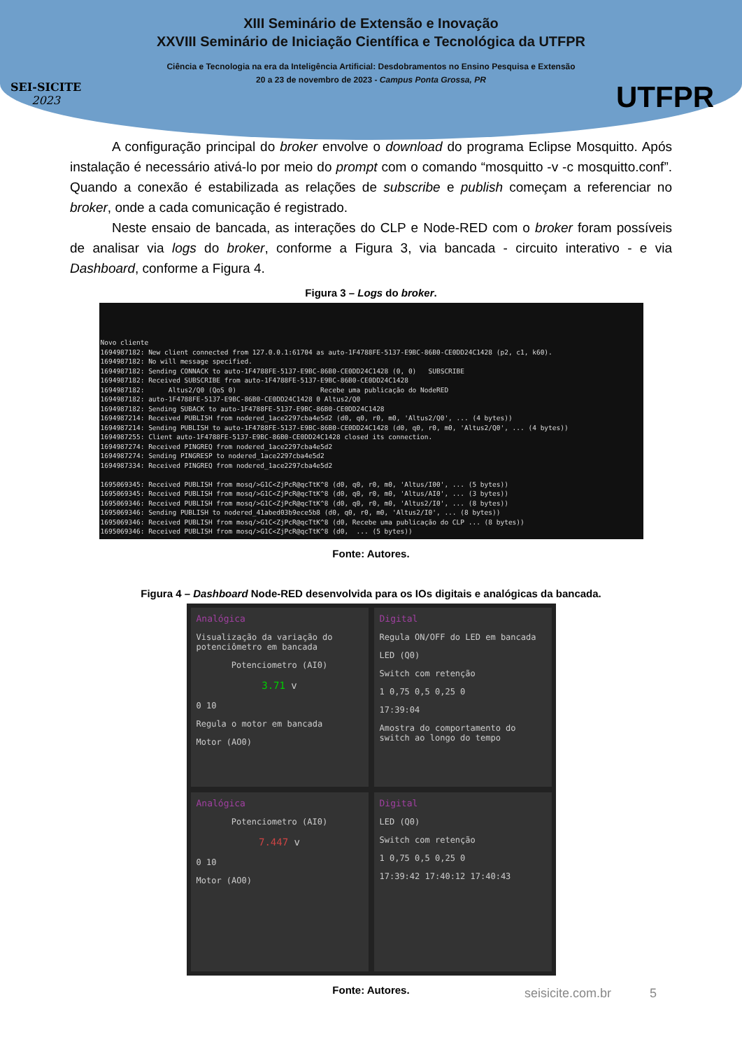XIII Seminário de Extensão e Inovação
XXVIII Seminário de Iniciação Científica e Tecnológica da UTFPR
Ciência e Tecnologia na era da Inteligência Artificial: Desdobramentos no Ensino Pesquisa e Extensão
20 a 23 de novembro de 2023 - Campus Ponta Grossa, PR
SEI-SICITE
2023
UTFPR
A configuração principal do broker envolve o download do programa Eclipse Mosquitto. Após instalação é necessário ativá-lo por meio do prompt com o comando “mosquitto -v -c mosquitto.conf”. Quando a conexão é estabilizada as relações de subscribe e publish começam a referenciar no broker, onde a cada comunicação é registrado.
Neste ensaio de bancada, as interações do CLP e Node-RED com o broker foram possíveis de analisar via logs do broker, conforme a Figura 3, via bancada - circuito interativo - e via Dashboard, conforme a Figura 4.
Figura 3 – Logs do broker.
Novo cliente 1694987182: New client connected from 127.0.0.1:61704 as auto-1F4788FE-5137-E9BC-86B0-CE0DD24C1428 (p2, c1, k60). 1694987182: No will message specified. 1694987182: Sending CONNACK to auto-1F4788FE-5137-E9BC-86B0-CE0DD24C1428 (0, 0) SUBSCRIBE 1694987182: Received SUBSCRIBE from auto-1F4788FE-5137-E9BC-86B0-CE0DD24C1428 1694987182: Altus2/Q0 (QoS 0) Recebe uma publicação do NodeRED 1694987182: auto-1F4788FE-5137-E9BC-86B0-CE0DD24C1428 0 Altus2/Q0 1694987182: Sending SUBACK to auto-1F4788FE-5137-E9BC-86B0-CE0DD24C1428 1694987214: Received PUBLISH from nodered_1ace2297cba4e5d2 (d0, q0, r0, m0, 'Altus2/Q0', ... (4 bytes)) 1694987214: Sending PUBLISH to auto-1F4788FE-5137-E9BC-86B0-CE0DD24C1428 (d0, q0, r0, m0, 'Altus2/Q0', ... (4 bytes)) 1694987255: Client auto-1F4788FE-5137-E9BC-86B0-CE0DD24C1428 closed its connection. 1694987274: Received PINGREQ from nodered_1ace2297cba4e5d2 1694987274: Sending PINGRESP to nodered_1ace2297cba4e5d2 1694987334: Received PINGREQ from nodered_1ace2297cba4e5d2 1695069345: Received PUBLISH from mosq/>G1C<ZjPcR@qcTtK^8 (d0, q0, r0, m0, 'Altus/I00', ... (5 bytes)) 1695069345: Received PUBLISH from mosq/>G1C<ZjPcR@qcTtK^8 (d0, q0, r0, m0, 'Altus/AI0', ... (3 bytes)) 1695069346: Received PUBLISH from mosq/>G1C<ZjPcR@qcTtK^8 (d0, q0, r0, m0, 'Altus2/I0', ... (8 bytes)) 1695069346: Sending PUBLISH to nodered_41abed03b9ece5b8 (d0, q0, r0, m0, 'Altus2/I0', ... (8 bytes)) 1695069346: Received PUBLISH from mosq/>G1C<ZjPcR@qcTtK^8 (d0, Recebe uma publicação do CLP ... (8 bytes)) 1695069346: Received PUBLISH from mosq/>G1C<ZjPcR@qcTtK^8 (d0, ... (5 bytes))
Fonte: Autores.
Figura 4 – Dashboard Node-RED desenvolvida para os IOs digitais e analógicas da bancada.
Analógica
Visualização da variação do potenciômetro em bancada
Potenciometro (AI0)
3.71 v
0 10
Regula o motor em bancada
Motor (AO0)
Digital
Regula ON/OFF do LED em bancada
LED (Q0)
Switch com retenção
1 0,75 0,5 0,25 0
17:39:04
Amostra do comportamento do switch ao longo do tempo
Analógica
Potenciometro (AI0)
7.447 v
0 10
Motor (AO0)
Digital
LED (Q0)
Switch com retenção
1 0,75 0,5 0,25 0
17:39:42 17:40:12 17:40:43
Fonte: Autores.
seisicite.com.br 5